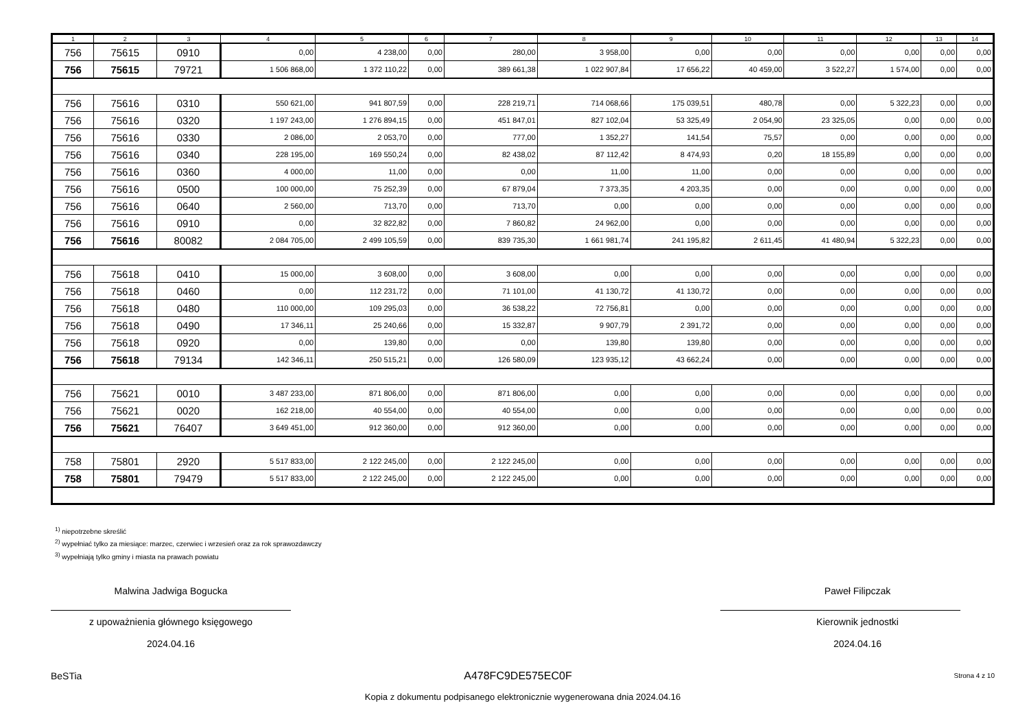| 1 | 2 | 3 | 4 | 5 | 6 | 7 | 8 | 9 | 10 | 11 | 12 | 13 | 14 |
| --- | --- | --- | --- | --- | --- | --- | --- | --- | --- | --- | --- | --- | --- |
| 756 | 75615 | 0910 | 0,00 | 4 238,00 | 0,00 | 280,00 | 3 958,00 | 0,00 | 0,00 | 0,00 | 0,00 | 0,00 | 0,00 |
| 756 | 75615 | 79721 | 1 506 868,00 | 1 372 110,22 | 0,00 | 389 661,38 | 1 022 907,84 | 17 656,22 | 40 459,00 | 3 522,27 | 1 574,00 | 0,00 | 0,00 |
| 756 | 75616 | 0310 | 550 621,00 | 941 807,59 | 0,00 | 228 219,71 | 714 068,66 | 175 039,51 | 480,78 | 0,00 | 5 322,23 | 0,00 | 0,00 |
| 756 | 75616 | 0320 | 1 197 243,00 | 1 276 894,15 | 0,00 | 451 847,01 | 827 102,04 | 53 325,49 | 2 054,90 | 23 325,05 | 0,00 | 0,00 | 0,00 |
| 756 | 75616 | 0330 | 2 086,00 | 2 053,70 | 0,00 | 777,00 | 1 352,27 | 141,54 | 75,57 | 0,00 | 0,00 | 0,00 | 0,00 |
| 756 | 75616 | 0340 | 228 195,00 | 169 550,24 | 0,00 | 82 438,02 | 87 112,42 | 8 474,93 | 0,20 | 18 155,89 | 0,00 | 0,00 | 0,00 |
| 756 | 75616 | 0360 | 4 000,00 | 11,00 | 0,00 | 0,00 | 11,00 | 11,00 | 0,00 | 0,00 | 0,00 | 0,00 | 0,00 |
| 756 | 75616 | 0500 | 100 000,00 | 75 252,39 | 0,00 | 67 879,04 | 7 373,35 | 4 203,35 | 0,00 | 0,00 | 0,00 | 0,00 | 0,00 |
| 756 | 75616 | 0640 | 2 560,00 | 713,70 | 0,00 | 713,70 | 0,00 | 0,00 | 0,00 | 0,00 | 0,00 | 0,00 | 0,00 |
| 756 | 75616 | 0910 | 0,00 | 32 822,82 | 0,00 | 7 860,82 | 24 962,00 | 0,00 | 0,00 | 0,00 | 0,00 | 0,00 | 0,00 |
| 756 | 75616 | 80082 | 2 084 705,00 | 2 499 105,59 | 0,00 | 839 735,30 | 1 661 981,74 | 241 195,82 | 2 611,45 | 41 480,94 | 5 322,23 | 0,00 | 0,00 |
| 756 | 75618 | 0410 | 15 000,00 | 3 608,00 | 0,00 | 3 608,00 | 0,00 | 0,00 | 0,00 | 0,00 | 0,00 | 0,00 | 0,00 |
| 756 | 75618 | 0460 | 0,00 | 112 231,72 | 0,00 | 71 101,00 | 41 130,72 | 41 130,72 | 0,00 | 0,00 | 0,00 | 0,00 | 0,00 |
| 756 | 75618 | 0480 | 110 000,00 | 109 295,03 | 0,00 | 36 538,22 | 72 756,81 | 0,00 | 0,00 | 0,00 | 0,00 | 0,00 | 0,00 |
| 756 | 75618 | 0490 | 17 346,11 | 25 240,66 | 0,00 | 15 332,87 | 9 907,79 | 2 391,72 | 0,00 | 0,00 | 0,00 | 0,00 | 0,00 |
| 756 | 75618 | 0920 | 0,00 | 139,80 | 0,00 | 0,00 | 139,80 | 139,80 | 0,00 | 0,00 | 0,00 | 0,00 | 0,00 |
| 756 | 75618 | 79134 | 142 346,11 | 250 515,21 | 0,00 | 126 580,09 | 123 935,12 | 43 662,24 | 0,00 | 0,00 | 0,00 | 0,00 | 0,00 |
| 756 | 75621 | 0010 | 3 487 233,00 | 871 806,00 | 0,00 | 871 806,00 | 0,00 | 0,00 | 0,00 | 0,00 | 0,00 | 0,00 | 0,00 |
| 756 | 75621 | 0020 | 162 218,00 | 40 554,00 | 0,00 | 40 554,00 | 0,00 | 0,00 | 0,00 | 0,00 | 0,00 | 0,00 | 0,00 |
| 756 | 75621 | 76407 | 3 649 451,00 | 912 360,00 | 0,00 | 912 360,00 | 0,00 | 0,00 | 0,00 | 0,00 | 0,00 | 0,00 | 0,00 |
| 758 | 75801 | 2920 | 5 517 833,00 | 2 122 245,00 | 0,00 | 2 122 245,00 | 0,00 | 0,00 | 0,00 | 0,00 | 0,00 | 0,00 | 0,00 |
| 758 | 75801 | 79479 | 5 517 833,00 | 2 122 245,00 | 0,00 | 2 122 245,00 | 0,00 | 0,00 | 0,00 | 0,00 | 0,00 | 0,00 | 0,00 |
<sup>1)</sup> niepotrzebne skreślić
<sup>2)</sup> wypełniać tylko za miesiące: marzec, czerwiec i wrzesień oraz za rok sprawozdawczy
<sup>3)</sup> wypełniają tylko gminy i miasta na prawach powiatu
Malwina Jadwiga Bogucka
z upoważnienia głównego księgowego
2024.04.16
Paweł Filipczak
Kierownik jednostki
2024.04.16
BeSTia A478FC9DE575EC0F Strona 4 z 10
Kopia z dokumentu podpisanego elektronicznie wygenerowana dnia 2024.04.16